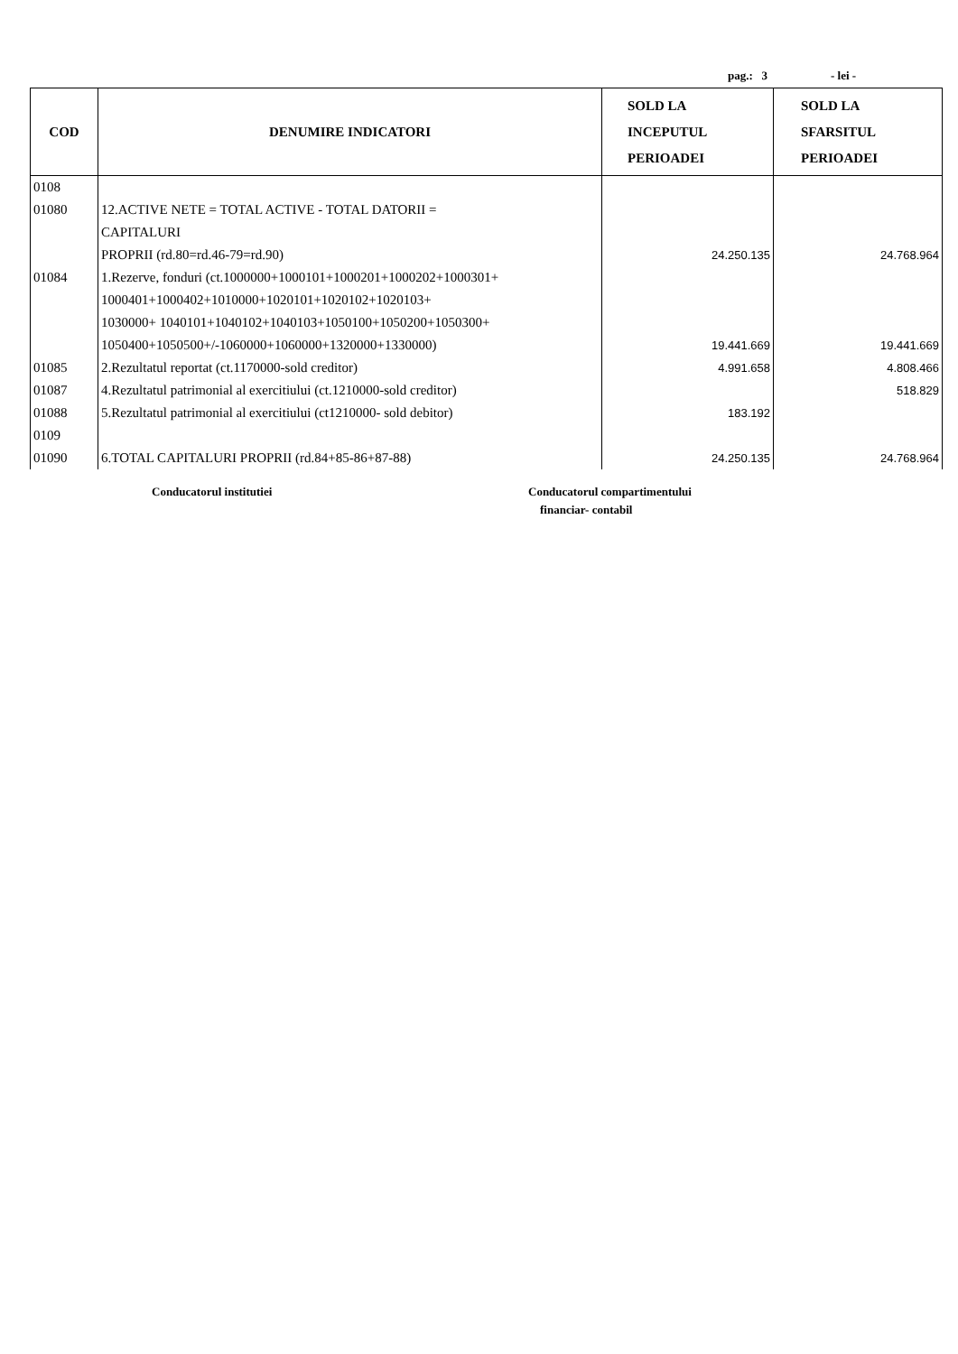pag.: 3 - lei -
| COD | DENUMIRE INDICATORI | SOLD LA INCEPUTUL PERIOADEI | SOLD LA SFARSITUL PERIOADEI |
| --- | --- | --- | --- |
| 0108 | | | |
| 01080 | 12.ACTIVE NETE = TOTAL ACTIVE - TOTAL DATORII = CAPITALURI PROPRII (rd.80=rd.46-79=rd.90) | 24.250.135 | 24.768.964 |
| 01084 | 1.Rezerve, fonduri (ct.1000000+1000101+1000201+1000202+1000301+ 1000401+1000402+1010000+1020101+1020102+1020103+ 1030000+ 1040101+1040102+1040103+1050100+1050200+1050300+ 1050400+1050500+/-1060000+1060000+1320000+1330000) | 19.441.669 | 19.441.669 |
| 01085 | 2.Rezultatul reportat (ct.1170000-sold creditor) | 4.991.658 | 4.808.466 |
| 01087 | 4.Rezultatul patrimonial al exercitiului (ct.1210000-sold creditor) | | 518.829 |
| 01088 | 5.Rezultatul patrimonial al exercitiului (ct1210000- sold debitor) | 183.192 | |
| 0109 | | | |
| 01090 | 6.TOTAL CAPITALURI PROPRII (rd.84+85-86+87-88) | 24.250.135 | 24.768.964 |
Conducatorul institutiei
Conducatorul compartimentului
financiar- contabil